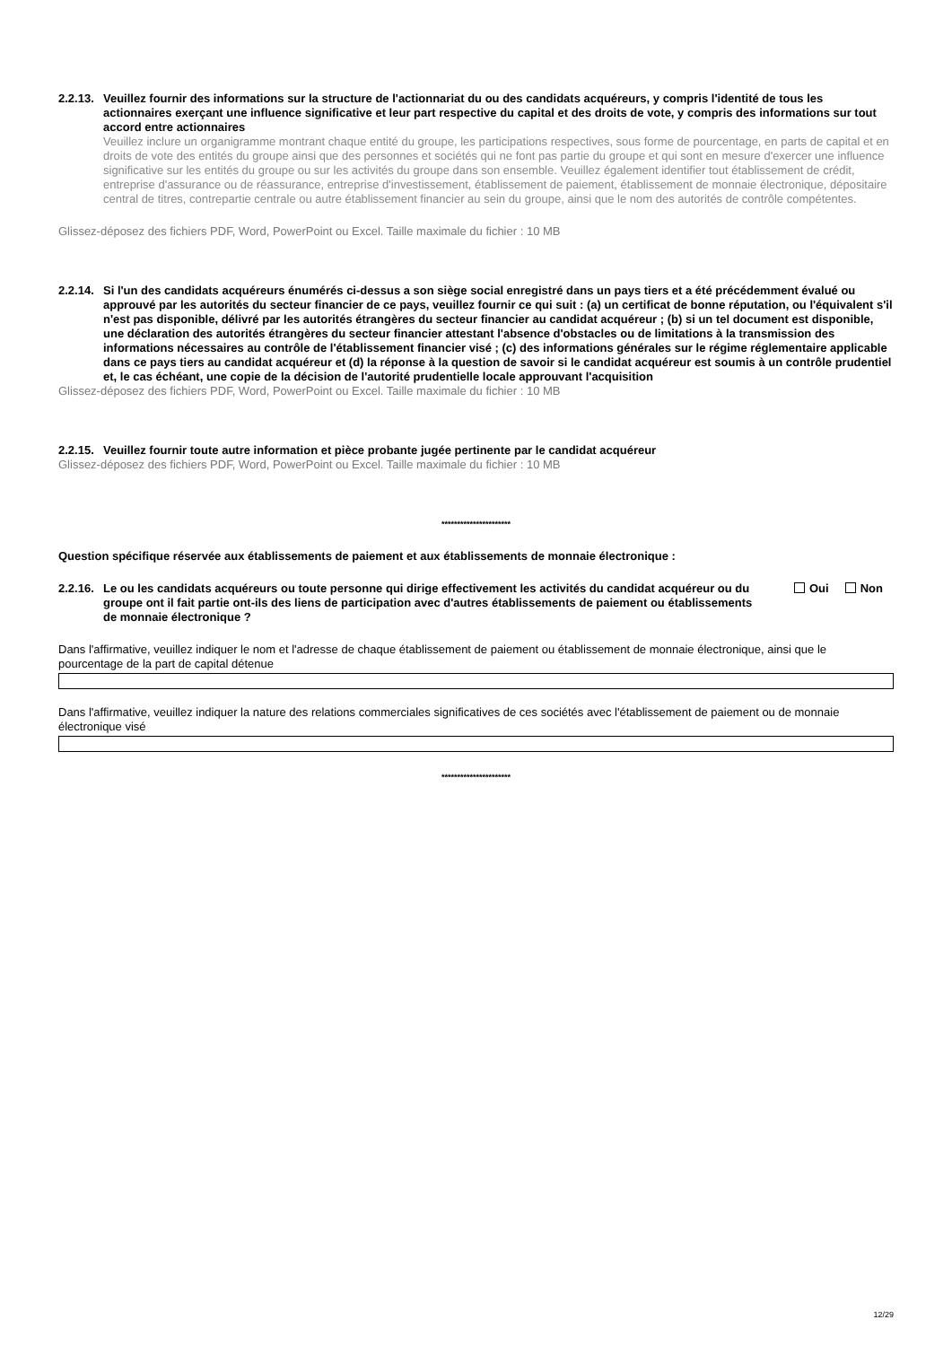2.2.13. Veuillez fournir des informations sur la structure de l'actionnariat du ou des candidats acquéreurs, y compris l'identité de tous les actionnaires exerçant une influence significative et leur part respective du capital et des droits de vote, y compris des informations sur tout accord entre actionnaires
Veuillez inclure un organigramme montrant chaque entité du groupe, les participations respectives, sous forme de pourcentage, en parts de capital et en droits de vote des entités du groupe ainsi que des personnes et sociétés qui ne font pas partie du groupe et qui sont en mesure d'exercer une influence significative sur les entités du groupe ou sur les activités du groupe dans son ensemble. Veuillez également identifier tout établissement de crédit, entreprise d'assurance ou de réassurance, entreprise d'investissement, établissement de paiement, établissement de monnaie électronique, dépositaire central de titres, contrepartie centrale ou autre établissement financier au sein du groupe, ainsi que le nom des autorités de contrôle compétentes.
Glissez-déposez des fichiers PDF, Word, PowerPoint ou Excel. Taille maximale du fichier : 10 MB
2.2.14. Si l'un des candidats acquéreurs énumérés ci-dessus a son siège social enregistré dans un pays tiers et a été précédemment évalué ou approuvé par les autorités du secteur financier de ce pays, veuillez fournir ce qui suit : (a) un certificat de bonne réputation, ou l'équivalent s'il n'est pas disponible, délivré par les autorités étrangères du secteur financier au candidat acquéreur ; (b) si un tel document est disponible, une déclaration des autorités étrangères du secteur financier attestant l'absence d'obstacles ou de limitations à la transmission des informations nécessaires au contrôle de l'établissement financier visé ; (c) des informations générales sur le régime réglementaire applicable dans ce pays tiers au candidat acquéreur et (d) la réponse à la question de savoir si le candidat acquéreur est soumis à un contrôle prudentiel et, le cas échéant, une copie de la décision de l'autorité prudentielle locale approuvant l'acquisition
Glissez-déposez des fichiers PDF, Word, PowerPoint ou Excel. Taille maximale du fichier : 10 MB
2.2.15. Veuillez fournir toute autre information et pièce probante jugée pertinente par le candidat acquéreur
Glissez-déposez des fichiers PDF, Word, PowerPoint ou Excel. Taille maximale du fichier : 10 MB
**********************
Question spécifique réservée aux établissements de paiement et aux établissements de monnaie électronique :
2.2.16. Le ou les candidats acquéreurs ou toute personne qui dirige effectivement les activités du candidat acquéreur ou du groupe ont il fait partie ont-ils des liens de participation avec d'autres établissements de paiement ou établissements de monnaie électronique ? Oui Non
Dans l'affirmative, veuillez indiquer le nom et l'adresse de chaque établissement de paiement ou établissement de monnaie électronique, ainsi que le pourcentage de la part de capital détenue
Dans l'affirmative, veuillez indiquer la nature des relations commerciales significatives de ces sociétés avec l'établissement de paiement ou de monnaie électronique visé
**********************
12/29